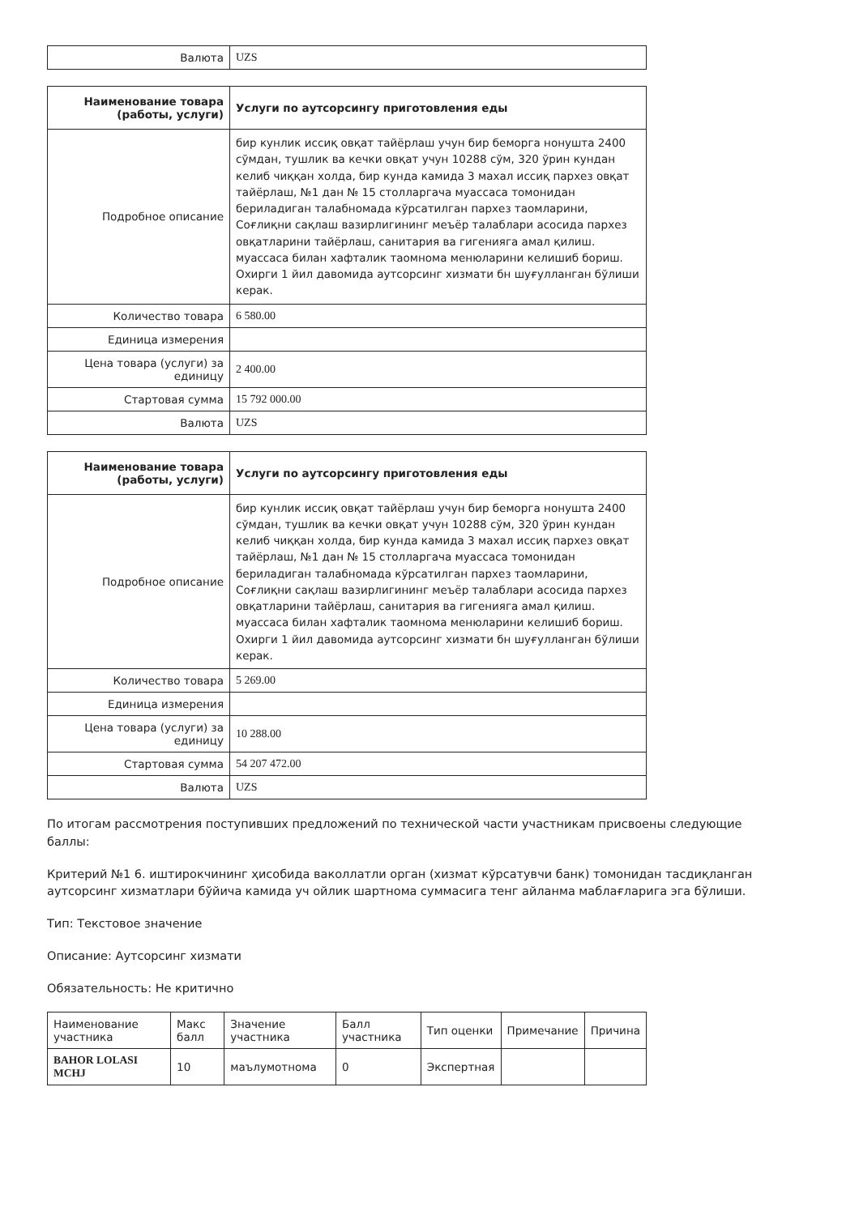| Валюта | UZS |
| Наименование товара (работы, услуги) | Услуги по аутсорсингу приготовления еды |
| Подробное описание | бир кунлик иссиқ овқат тайёрлаш учун бир беморга нонушта 2400 сўмдан, тушлик ва кечки овқат учун 10288 сўм, 320 ўрин кундан келиб чиққан холда, бир кунда камида 3 махал иссиқ пархез овқат тайёрлаш, №1 дан № 15 столларгача муассаса томонидан бериладиган талабномада кўрсатилган пархез таомларини, Соғлиқни сақлаш вазирлигининг меъёр талаблари асосида пархез овқатларини тайёрлаш, санитария ва гигенияга амал қилиш. муассаса билан хафталик таомнома менюларини келишиб бориш. Охирги 1 йил давомида аутсорсинг хизмати бн шуғулланган бўлиши керак. |
| Количество товара | 6 580.00 |
| Единица измерения | |
| Цена товара (услуги) за единицу | 2 400.00 |
| Стартовая сумма | 15 792 000.00 |
| Валюта | UZS |
| Наименование товара (работы, услуги) | Услуги по аутсорсингу приготовления еды |
| Подробное описание | бир кунлик иссиқ овқат тайёрлаш учун бир беморга нонушта 2400 сўмдан, тушлик ва кечки овқат учун 10288 сўм, 320 ўрин кундан келиб чиққан холда, бир кунда камида 3 махал иссиқ пархез овқат тайёрлаш, №1 дан № 15 столларгача муассаса томонидан бериладиган талабномада кўрсатилган пархез таомларини, Соғлиқни сақлаш вазирлигининг меъёр талаблари асосида пархез овқатларини тайёрлаш, санитария ва гигенияга амал қилиш. муассаса билан хафталик таомнома менюларини келишиб бориш. Охирги 1 йил давомида аутсорсинг хизмати бн шуғулланган бўлиши керак. |
| Количество товара | 5 269.00 |
| Единица измерения | |
| Цена товара (услуги) за единицу | 10 288.00 |
| Стартовая сумма | 54 207 472.00 |
| Валюта | UZS |
По итогам рассмотрения поступивших предложений по технической части участникам присвоены следующие баллы:
Критерий №1 6. иштирокчининг ҳисобида ваколлатли орган (хизмат кўрсатувчи банк) томонидан тасдиқланган аутсорсинг хизматлари бўйича камида уч ойлик шартнома суммасига тенг айланма маблағларига эга бўлиши.
Тип: Текстовое значение
Описание: Аутсорсинг хизмати
Обязательность: Не критично
| Наименование участника | Макс балл | Значение участника | Балл участника | Тип оценки | Примечание | Причина |
| --- | --- | --- | --- | --- | --- | --- |
| BAHOR LOLASI MCHJ | 10 | маълумотнома | 0 | Экспертная | | |